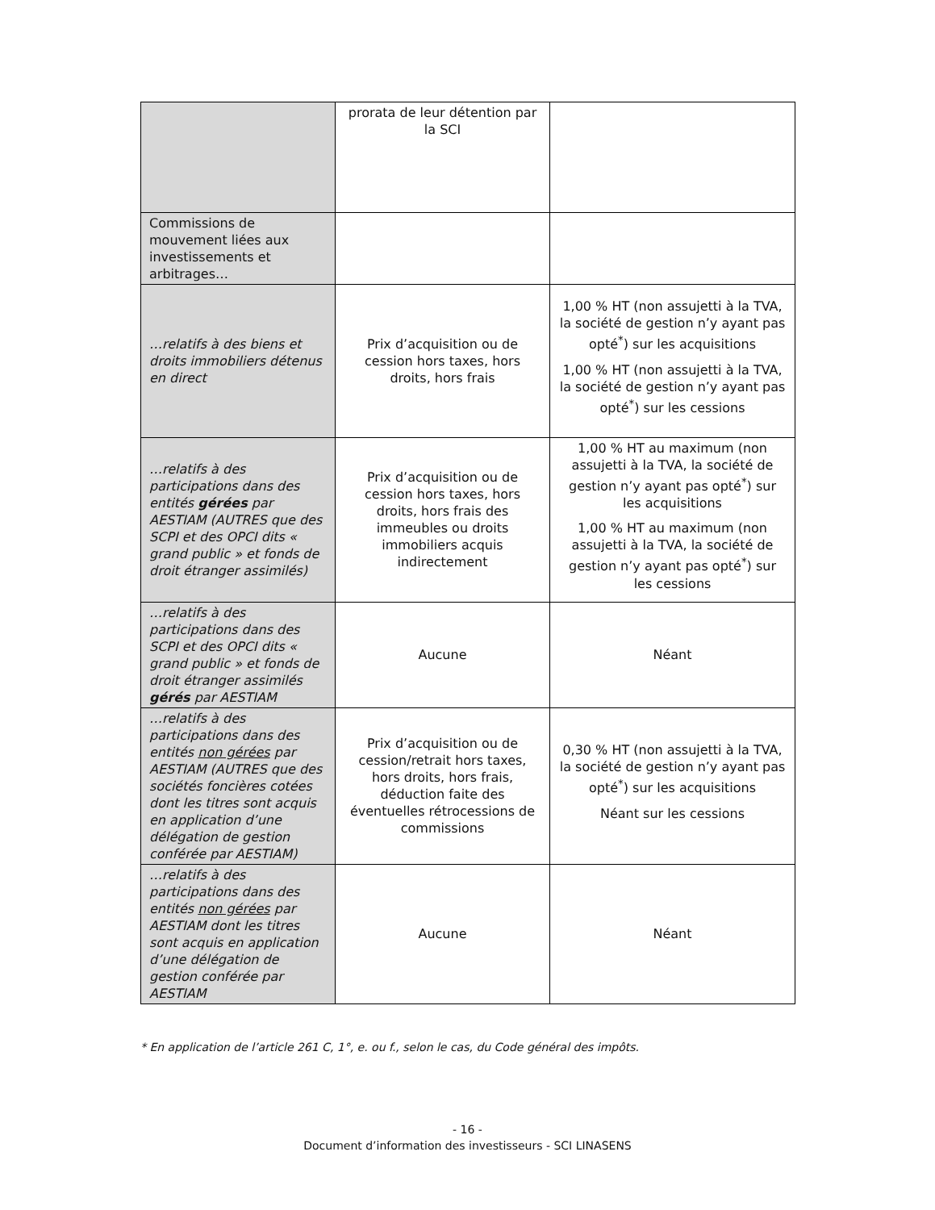| | prorata de leur détention par la SCI | |
| Commissions de mouvement liées aux investissements et arbitrages… | | |
| …relatifs à des biens et droits immobiliers détenus en direct | Prix d’acquisition ou de cession hors taxes, hors droits, hors frais | 1,00 % HT (non assujetti à la TVA, la société de gestion n’y ayant pas opté<sup>*</sup>) sur les acquisitions 1,00 % HT (non assujetti à la TVA, la société de gestion n’y ayant pas opté<sup>*</sup>) sur les cessions |
| …relatifs à des participations dans des entités gérées par AESTIAM (AUTRES que des SCPI et des OPCI dits « grand public » et fonds de droit étranger assimilés) | Prix d’acquisition ou de cession hors taxes, hors droits, hors frais des immeubles ou droits immobiliers acquis indirectement | 1,00 % HT au maximum (non assujetti à la TVA, la société de gestion n’y ayant pas opté<sup>*</sup>) sur les acquisitions 1,00 % HT au maximum (non assujetti à la TVA, la société de gestion n’y ayant pas opté<sup>*</sup>) sur les cessions |
| …relatifs à des participations dans des SCPI et des OPCI dits « grand public » et fonds de droit étranger assimilés gérés par AESTIAM | Aucune | Néant |
| …relatifs à des participations dans des entités non gérées par AESTIAM (AUTRES que des sociétés foncières cotées dont les titres sont acquis en application d’une délégation de gestion conférée par AESTIAM) | Prix d’acquisition ou de cession/retrait hors taxes, hors droits, hors frais, déduction faite des éventuelles rétrocessions de commissions | 0,30 % HT (non assujetti à la TVA, la société de gestion n’y ayant pas opté<sup>*</sup>) sur les acquisitions Néant sur les cessions |
| …relatifs à des participations dans des entités non gérées par AESTIAM dont les titres sont acquis en application d’une délégation de gestion conférée par AESTIAM | Aucune | Néant |
* En application de l’article 261 C, 1°, e. ou f., selon le cas, du Code général des impôts.
- 16 -
Document d’information des investisseurs - SCI LINASENS